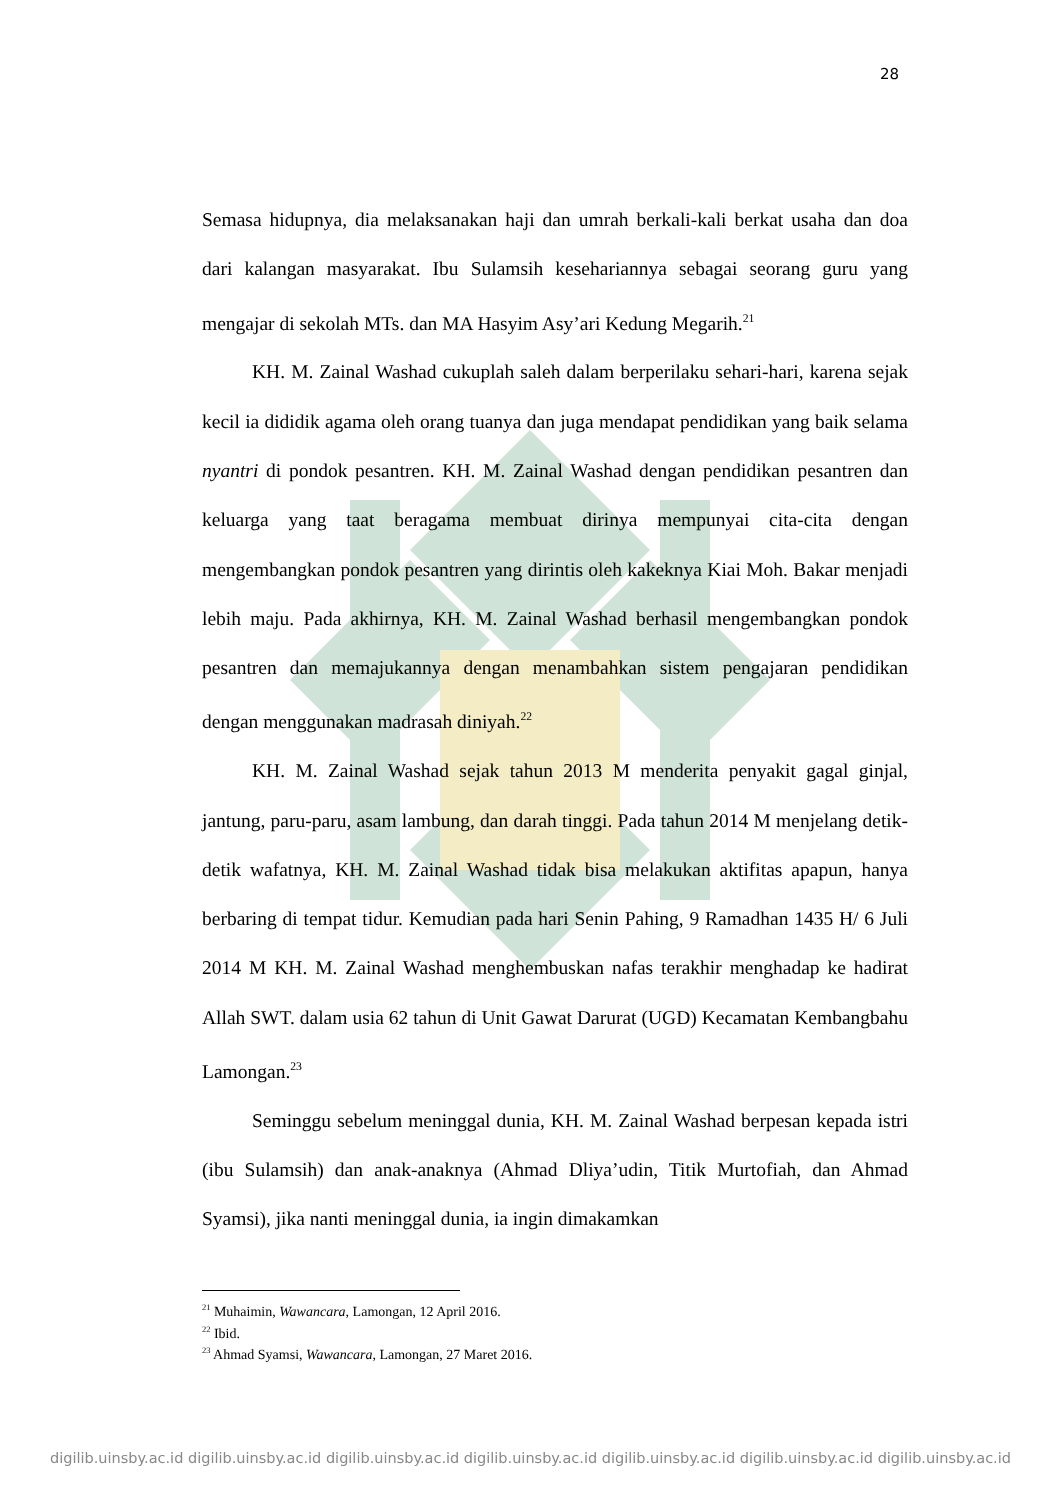28
Semasa hidupnya, dia melaksanakan haji dan umrah berkali-kali berkat usaha dan doa dari kalangan masyarakat. Ibu Sulamsih kesehariannya sebagai seorang guru yang mengajar di sekolah MTs. dan MA Hasyim Asy’ari Kedung Megarih.<sup>21</sup>
KH. M. Zainal Washad cukuplah saleh dalam berperilaku sehari-hari, karena sejak kecil ia dididik agama oleh orang tuanya dan juga mendapat pendidikan yang baik selama nyantri di pondok pesantren. KH. M. Zainal Washad dengan pendidikan pesantren dan keluarga yang taat beragama membuat dirinya mempunyai cita-cita dengan mengembangkan pondok pesantren yang dirintis oleh kakeknya Kiai Moh. Bakar menjadi lebih maju. Pada akhirnya, KH. M. Zainal Washad berhasil mengembangkan pondok pesantren dan memajukannya dengan menambahkan sistem pengajaran pendidikan dengan menggunakan madrasah diniyah.<sup>22</sup>
KH. M. Zainal Washad sejak tahun 2013 M menderita penyakit gagal ginjal, jantung, paru-paru, asam lambung, dan darah tinggi. Pada tahun 2014 M menjelang detik-detik wafatnya, KH. M. Zainal Washad tidak bisa melakukan aktifitas apapun, hanya berbaring di tempat tidur. Kemudian pada hari Senin Pahing, 9 Ramadhan 1435 H/ 6 Juli 2014 M KH. M. Zainal Washad menghembuskan nafas terakhir menghadap ke hadirat Allah SWT. dalam usia 62 tahun di Unit Gawat Darurat (UGD) Kecamatan Kembangbahu Lamongan.<sup>23</sup>
Seminggu sebelum meninggal dunia, KH. M. Zainal Washad berpesan kepada istri (ibu Sulamsih) dan anak-anaknya (Ahmad Dliya’udin, Titik Murtofiah, dan Ahmad Syamsi), jika nanti meninggal dunia, ia ingin dimakamkan
<sup>21</sup> Muhaimin, Wawancara, Lamongan, 12 April 2016.
<sup>22</sup> Ibid.
<sup>23</sup> Ahmad Syamsi, Wawancara, Lamongan, 27 Maret 2016.
digilib.uinsby.ac.id digilib.uinsby.ac.id digilib.uinsby.ac.id digilib.uinsby.ac.id digilib.uinsby.ac.id digilib.uinsby.ac.id digilib.uinsby.ac.id